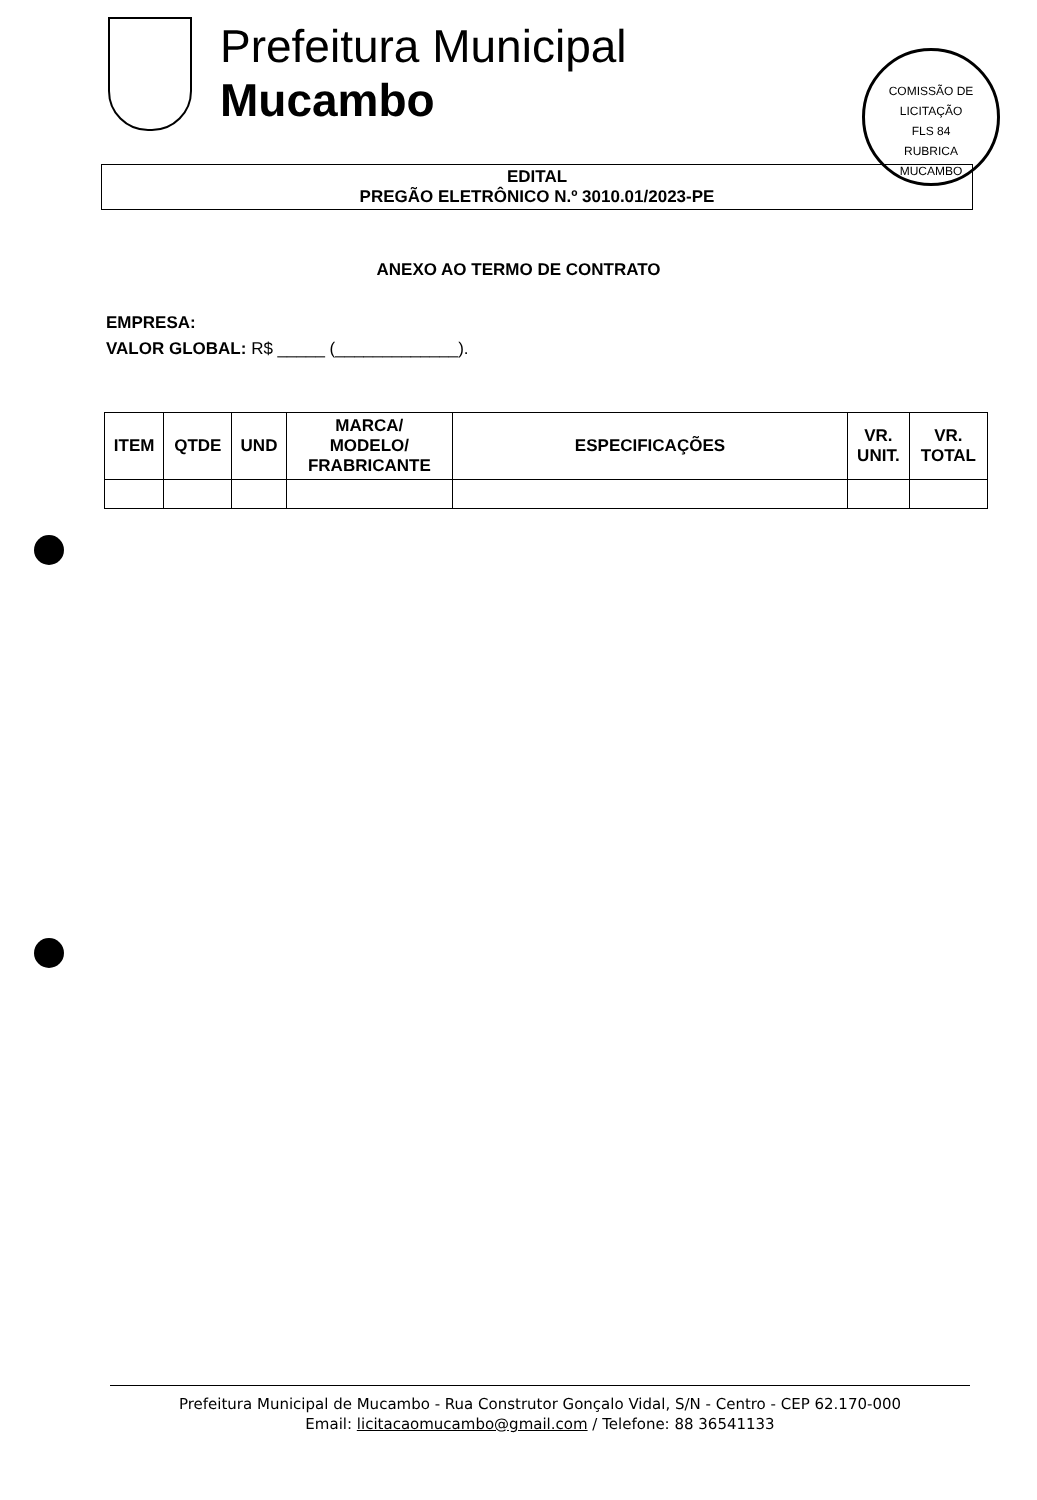Prefeitura Municipal
Mucambo
COMISSÃO DE LICITAÇÃO
FLS 84
RUBRICA
MUCAMBO
EDITAL
PREGÃO ELETRÔNICO N.º 3010.01/2023-PE
ANEXO AO TERMO DE CONTRATO
EMPRESA:
VALOR GLOBAL: R$ _____ (_____________).
| ITEM | QTDE | UND | MARCA/ MODELO/ FRABRICANTE | ESPECIFICAÇÕES | VR. UNIT. | VR. TOTAL |
| --- | --- | --- | --- | --- | --- | --- |
Prefeitura Municipal de Mucambo - Rua Construtor Gonçalo Vidal, S/N - Centro - CEP 62.170-000
Email: licitacaomucambo@gmail.com / Telefone: 88 36541133